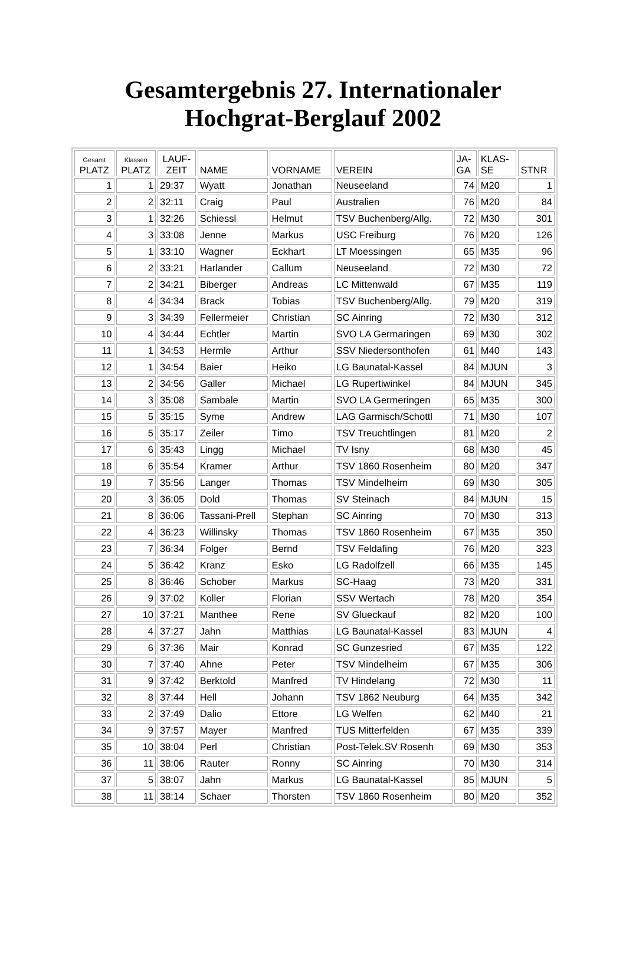Gesamtergebnis 27. Internationaler
Hochgrat-Berglauf 2002
| Gesamt PLATZ | Klassen PLATZ | LAUF- ZEIT | NAME | VORNAME | VEREIN | JA- GA | KLAS- SE | STNR |
| --- | --- | --- | --- | --- | --- | --- | --- | --- |
| 1 | 1 | 29:37 | Wyatt | Jonathan | Neuseeland | 74 | M20 | 1 |
| 2 | 2 | 32:11 | Craig | Paul | Australien | 76 | M20 | 84 |
| 3 | 1 | 32:26 | Schiessl | Helmut | TSV Buchenberg/Allg. | 72 | M30 | 301 |
| 4 | 3 | 33:08 | Jenne | Markus | USC Freiburg | 76 | M20 | 126 |
| 5 | 1 | 33:10 | Wagner | Eckhart | LT Moessingen | 65 | M35 | 96 |
| 6 | 2 | 33:21 | Harlander | Callum | Neuseeland | 72 | M30 | 72 |
| 7 | 2 | 34:21 | Biberger | Andreas | LC Mittenwald | 67 | M35 | 119 |
| 8 | 4 | 34:34 | Brack | Tobias | TSV Buchenberg/Allg. | 79 | M20 | 319 |
| 9 | 3 | 34:39 | Fellermeier | Christian | SC Ainring | 72 | M30 | 312 |
| 10 | 4 | 34:44 | Echtler | Martin | SVO LA Germaringen | 69 | M30 | 302 |
| 11 | 1 | 34:53 | Hermle | Arthur | SSV Niedersonthofen | 61 | M40 | 143 |
| 12 | 1 | 34:54 | Baier | Heiko | LG Baunatal-Kassel | 84 | MJUN | 3 |
| 13 | 2 | 34:56 | Galler | Michael | LG Rupertiwinkel | 84 | MJUN | 345 |
| 14 | 3 | 35:08 | Sambale | Martin | SVO LA Germeringen | 65 | M35 | 300 |
| 15 | 5 | 35:15 | Syme | Andrew | LAG Garmisch/Schottl | 71 | M30 | 107 |
| 16 | 5 | 35:17 | Zeiler | Timo | TSV Treuchtlingen | 81 | M20 | 2 |
| 17 | 6 | 35:43 | Lingg | Michael | TV Isny | 68 | M30 | 45 |
| 18 | 6 | 35:54 | Kramer | Arthur | TSV 1860 Rosenheim | 80 | M20 | 347 |
| 19 | 7 | 35:56 | Langer | Thomas | TSV Mindelheim | 69 | M30 | 305 |
| 20 | 3 | 36:05 | Dold | Thomas | SV Steinach | 84 | MJUN | 15 |
| 21 | 8 | 36:06 | Tassani-Prell | Stephan | SC Ainring | 70 | M30 | 313 |
| 22 | 4 | 36:23 | Willinsky | Thomas | TSV 1860 Rosenheim | 67 | M35 | 350 |
| 23 | 7 | 36:34 | Folger | Bernd | TSV Feldafing | 76 | M20 | 323 |
| 24 | 5 | 36:42 | Kranz | Esko | LG Radolfzell | 66 | M35 | 145 |
| 25 | 8 | 36:46 | Schober | Markus | SC-Haag | 73 | M20 | 331 |
| 26 | 9 | 37:02 | Koller | Florian | SSV Wertach | 78 | M20 | 354 |
| 27 | 10 | 37:21 | Manthee | Rene | SV Glueckauf | 82 | M20 | 100 |
| 28 | 4 | 37:27 | Jahn | Matthias | LG Baunatal-Kassel | 83 | MJUN | 4 |
| 29 | 6 | 37:36 | Mair | Konrad | SC Gunzesried | 67 | M35 | 122 |
| 30 | 7 | 37:40 | Ahne | Peter | TSV Mindelheim | 67 | M35 | 306 |
| 31 | 9 | 37:42 | Berktold | Manfred | TV Hindelang | 72 | M30 | 11 |
| 32 | 8 | 37:44 | Hell | Johann | TSV 1862 Neuburg | 64 | M35 | 342 |
| 33 | 2 | 37:49 | Dalio | Ettore | LG Welfen | 62 | M40 | 21 |
| 34 | 9 | 37:57 | Mayer | Manfred | TUS Mitterfelden | 67 | M35 | 339 |
| 35 | 10 | 38:04 | Perl | Christian | Post-Telek.SV Rosenh | 69 | M30 | 353 |
| 36 | 11 | 38:06 | Rauter | Ronny | SC Ainring | 70 | M30 | 314 |
| 37 | 5 | 38:07 | Jahn | Markus | LG Baunatal-Kassel | 85 | MJUN | 5 |
| 38 | 11 | 38:14 | Schaer | Thorsten | TSV 1860 Rosenheim | 80 | M20 | 352 |